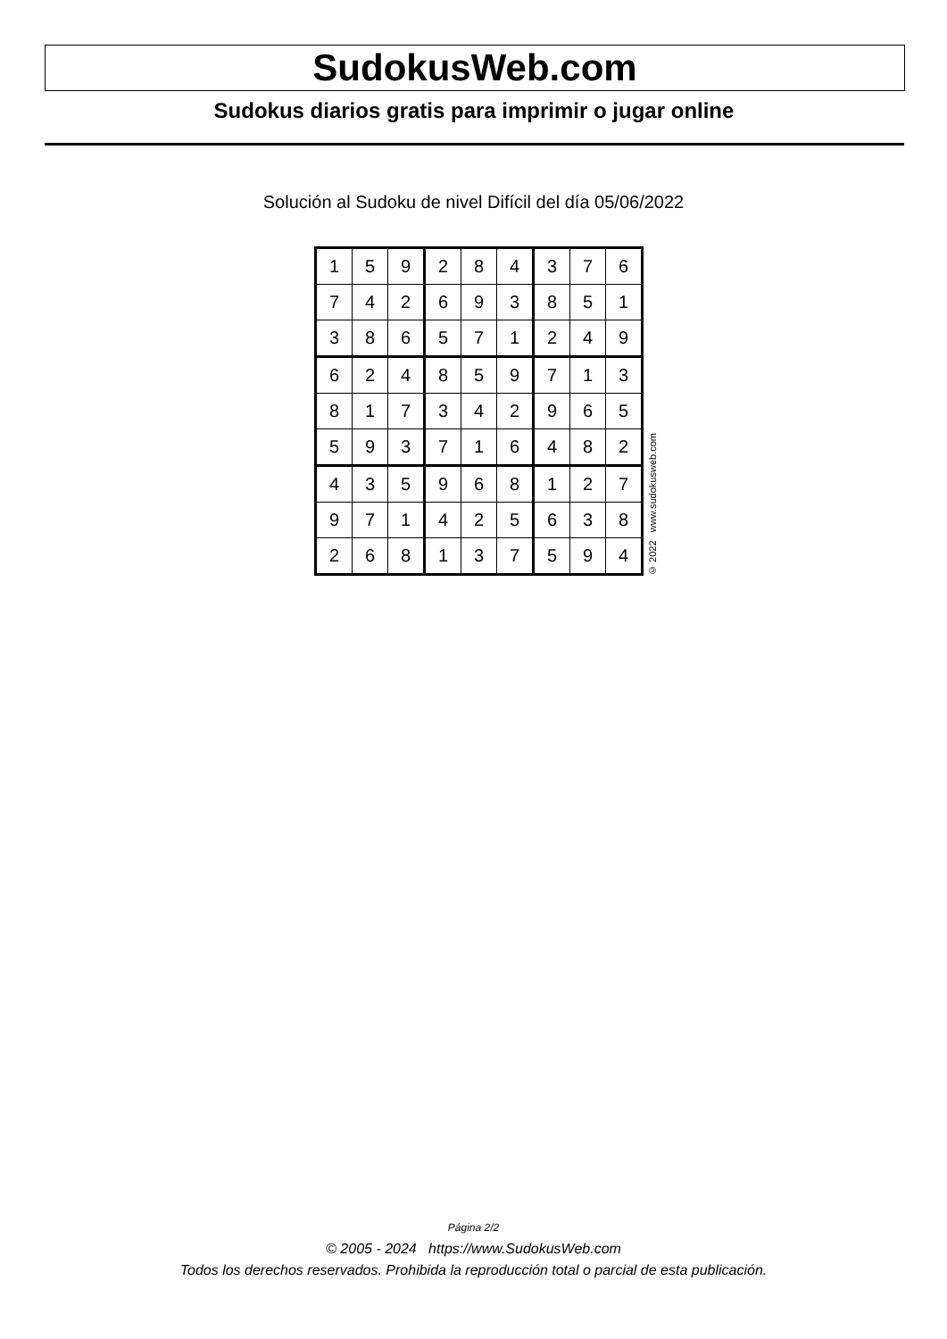SudokusWeb.com
Sudokus diarios gratis para imprimir o jugar online
Solución al Sudoku de nivel Difícil del día 05/06/2022
| 1 | 5 | 9 | 2 | 8 | 4 | 3 | 7 | 6 |
| 7 | 4 | 2 | 6 | 9 | 3 | 8 | 5 | 1 |
| 3 | 8 | 6 | 5 | 7 | 1 | 2 | 4 | 9 |
| 6 | 2 | 4 | 8 | 5 | 9 | 7 | 1 | 3 |
| 8 | 1 | 7 | 3 | 4 | 2 | 9 | 6 | 5 |
| 5 | 9 | 3 | 7 | 1 | 6 | 4 | 8 | 2 |
| 4 | 3 | 5 | 9 | 6 | 8 | 1 | 2 | 7 |
| 9 | 7 | 1 | 4 | 2 | 5 | 6 | 3 | 8 |
| 2 | 6 | 8 | 1 | 3 | 7 | 5 | 9 | 4 |
© 2022 www.sudokusweb.com
Página 2/2
© 2005 - 2024 https://www.SudokusWeb.com
Todos los derechos reservados. Prohibida la reproducción total o parcial de esta publicación.